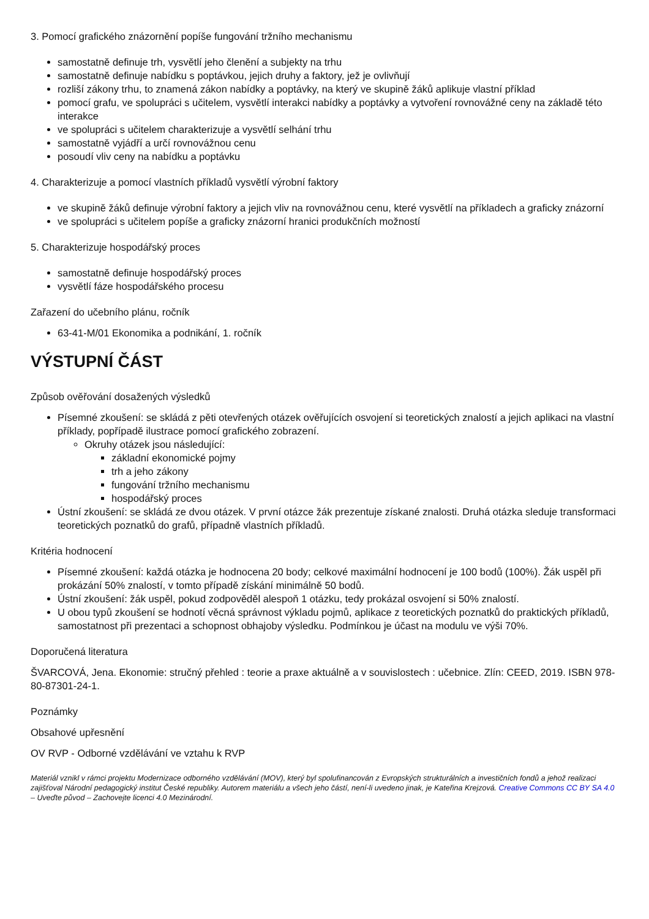3. Pomocí grafického znázornění popíše fungování tržního mechanismu
samostatně definuje trh, vysvětlí jeho členění a subjekty na trhu
samostatně definuje nabídku s poptávkou, jejich druhy a faktory, jež je ovlivňují
rozliší zákony trhu, to znamená zákon nabídky a poptávky, na který ve skupině žáků aplikuje vlastní příklad
pomocí grafu, ve spolupráci s učitelem, vysvětlí interakci nabídky a poptávky a vytvoření rovnovážné ceny na základě této interakce
ve spolupráci s učitelem charakterizuje a vysvětlí selhání trhu
samostatně vyjádří a určí rovnovážnou cenu
posoudí vliv ceny na nabídku a poptávku
4. Charakterizuje a pomocí vlastních příkladů vysvětlí výrobní faktory
ve skupině žáků definuje výrobní faktory a jejich vliv na rovnovážnou cenu, které vysvětlí na příkladech a graficky znázorní
ve spolupráci s učitelem popíše a graficky znázorní hranici produkčních možností
5. Charakterizuje hospodářský proces
samostatně definuje hospodářský proces
vysvětlí fáze hospodářského procesu
Zařazení do učebního plánu, ročník
63-41-M/01 Ekonomika a podnikání, 1. ročník
VÝSTUPNÍ ČÁST
Způsob ověřování dosažených výsledků
Písemné zkoušení: se skládá z pěti otevřených otázek ověřujících osvojení si teoretických znalostí a jejich aplikaci na vlastní příklady, popřípadě ilustrace pomocí grafického zobrazení.
Okruhy otázek jsou následující:
základní ekonomické pojmy
trh a jeho zákony
fungování tržního mechanismu
hospodářský proces
Ústní zkoušení: se skládá ze dvou otázek. V první otázce žák prezentuje získané znalosti. Druhá otázka sleduje transformaci teoretických poznatků do grafů, případně vlastních příkladů.
Kritéria hodnocení
Písemné zkoušení: každá otázka je hodnocena 20 body; celkové maximální hodnocení je 100 bodů (100%). Žák uspěl při prokázání 50% znalostí, v tomto případě získání minimálně 50 bodů.
Ústní zkoušení: žák uspěl, pokud zodpověděl alespoň 1 otázku, tedy prokázal osvojení si 50% znalostí.
U obou typů zkoušení se hodnotí věcná správnost výkladu pojmů, aplikace z teoretických poznatků do praktických příkladů, samostatnost při prezentaci a schopnost obhajoby výsledku. Podmínkou je účast na modulu ve výši 70%.
Doporučená literatura
ŠVARCOVÁ, Jena. Ekonomie: stručný přehled : teorie a praxe aktuálně a v souvislostech : učebnice. Zlín: CEED, 2019. ISBN 978-80-87301-24-1.
Poznámky
Obsahové upřesnění
OV RVP - Odborné vzdělávání ve vztahu k RVP
Materiál vznikl v rámci projektu Modernizace odborného vzdělávání (MOV), který byl spolufinancován z Evropských strukturálních a investičních fondů a jehož realizaci zajišťoval Národní pedagogický institut České republiky. Autorem materiálu a všech jeho částí, není-li uvedeno jinak, je Kateřina Krejzová. Creative Commons CC BY SA 4.0 – Uveďte původ – Zachovejte licenci 4.0 Mezinárodní.